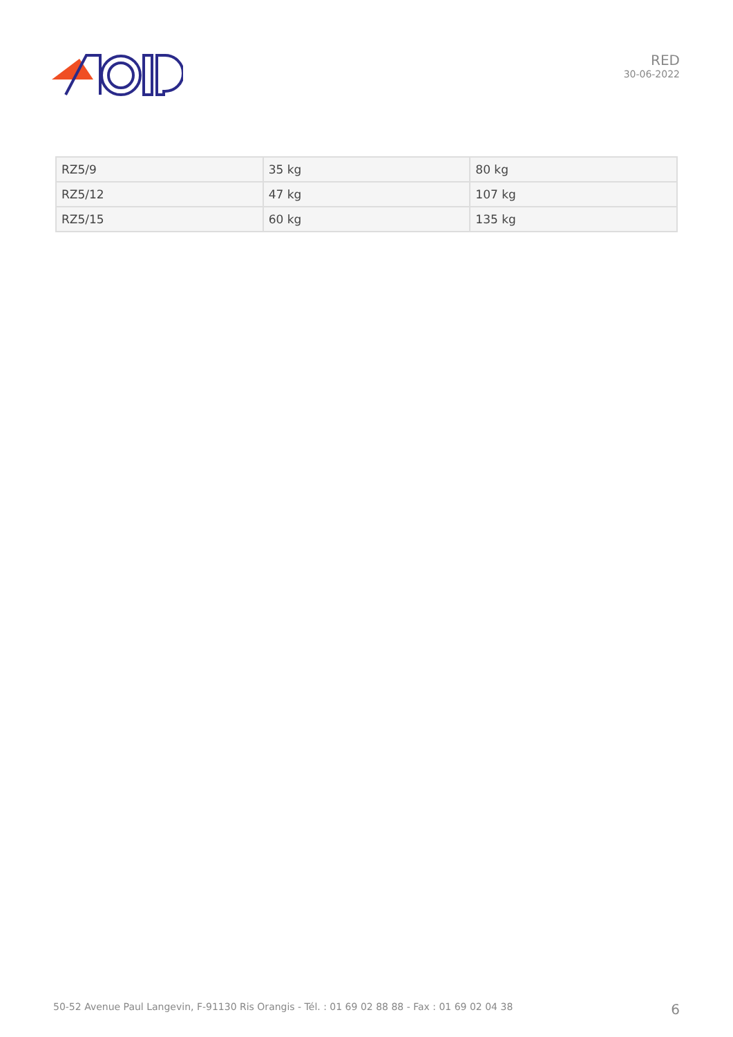RED
30-06-2022
| RZ5/9 | 35 kg | 80 kg |
| RZ5/12 | 47 kg | 107 kg |
| RZ5/15 | 60 kg | 135 kg |
50-52 Avenue Paul Langevin, F-91130 Ris Orangis - Tél. : 01 69 02 88 88 - Fax : 01 69 02 04 38 6